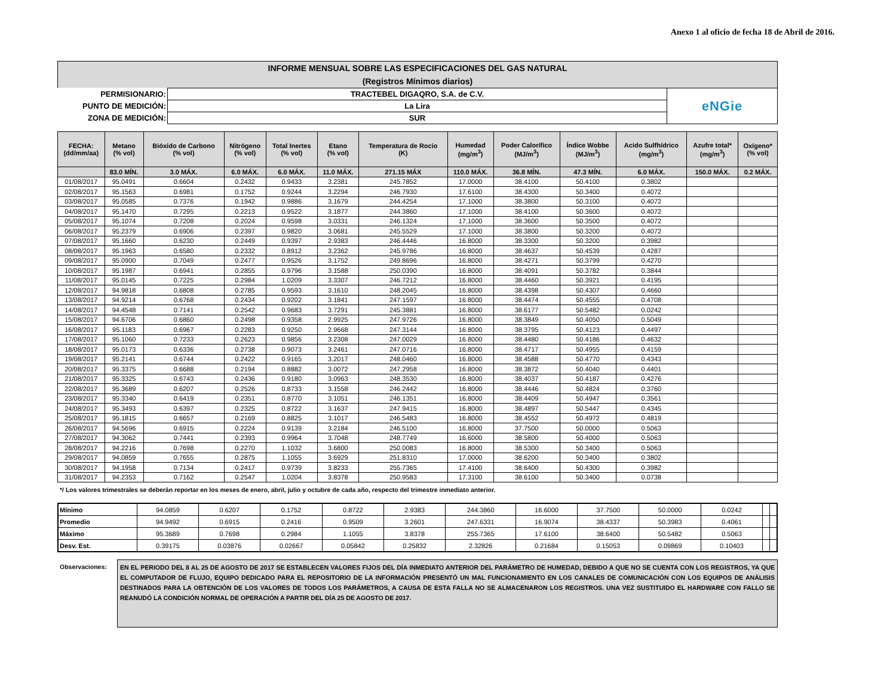Anexo 1 al oficio de fecha 18 de Abril de 2016.
INFORME MENSUAL SOBRE LAS ESPECIFICACIONES DEL GAS NATURAL
(Registros Mínimos diarios)
| PERMISIONARIO: | TRACTEBEL DIGAQRO, S.A. de C.V. | eNGie |
| PUNTO DE MEDICIÓN: | La Lira | |
| ZONA DE MEDICIÓN: | SUR | |
| FECHA: (dd/mm/aa) | Metano (% vol) | Bióxido de Carbono (% vol) | Nitrógeno (% vol) | Total Inertes (% vol) | Etano (% vol) | Temperatura de Rocio (K) | Humedad (mg/m<sup>3</sup>) | Poder Calorífico (MJ/m<sup>3</sup>) | Índice Wobbe (MJ/m<sup>3</sup>) | Acido Sulfhídrico (mg/m<sup>3</sup>) | Azufre total* (mg/m<sup>3</sup>) | Oxígeno* (% vol) |
| --- | --- | --- | --- | --- | --- | --- | --- | --- | --- | --- | --- | --- |
| | 83.0 MÍN. | 3.0 MÁX. | 6.0 MÁX. | 6.0 MÁX. | 11.0 MÁX. | 271.15 MÁX | 110.0 MÁX. | 36.8 MÍN. | 47.3 MÍN. | 6.0 MÁX. | 150.0 MÁX. | 0.2 MÁX. |
| 01/08/2017 | 95.0491 | 0.6604 | 0.2432 | 0.9433 | 3.2381 | 245.7852 | 17.0000 | 38.4100 | 50.4100 | 0.3802 | | |
| 02/08/2017 | 95.1563 | 0.6981 | 0.1752 | 0.9244 | 3.2294 | 246.7930 | 17.6100 | 38.4300 | 50.3400 | 0.4072 | | |
| 03/08/2017 | 95.0585 | 0.7376 | 0.1942 | 0.9886 | 3.1679 | 244.4254 | 17.1000 | 38.3800 | 50.3100 | 0.4072 | | |
| 04/08/2017 | 95.1470 | 0.7295 | 0.2213 | 0.9522 | 3.1877 | 244.3860 | 17.1000 | 38.4100 | 50.3600 | 0.4072 | | |
| 05/08/2017 | 95.1074 | 0.7208 | 0.2024 | 0.9598 | 3.0331 | 246.1324 | 17.1000 | 38.3600 | 50.3500 | 0.4072 | | |
| 06/08/2017 | 95.2379 | 0.6906 | 0.2397 | 0.9820 | 3.0681 | 245.5529 | 17.1000 | 38.3800 | 50.3200 | 0.4072 | | |
| 07/08/2017 | 95.1660 | 0.6230 | 0.2449 | 0.9397 | 2.9383 | 246.4446 | 16.8000 | 38.3300 | 50.3200 | 0.3982 | | |
| 08/08/2017 | 95.1963 | 0.6580 | 0.2332 | 0.8912 | 3.2362 | 245.9786 | 16.8000 | 38.4637 | 50.4539 | 0.4287 | | |
| 09/08/2017 | 95.0900 | 0.7049 | 0.2477 | 0.9526 | 3.1752 | 249.8696 | 16.8000 | 38.4271 | 50.3799 | 0.4270 | | |
| 10/08/2017 | 95.1987 | 0.6941 | 0.2855 | 0.9796 | 3.1588 | 250.0390 | 16.8000 | 38.4091 | 50.3782 | 0.3844 | | |
| 11/08/2017 | 95.0145 | 0.7225 | 0.2984 | 1.0209 | 3.3307 | 246.7212 | 16.8000 | 38.4460 | 50.3921 | 0.4195 | | |
| 12/08/2017 | 94.9818 | 0.6808 | 0.2785 | 0.9593 | 3.1610 | 248.2045 | 16.8000 | 38.4398 | 50.4307 | 0.4660 | | |
| 13/08/2017 | 94.9214 | 0.6768 | 0.2434 | 0.9202 | 3.1841 | 247.1597 | 16.8000 | 38.4474 | 50.4555 | 0.4708 | | |
| 14/08/2017 | 94.4548 | 0.7141 | 0.2542 | 0.9683 | 3.7291 | 245.3881 | 16.8000 | 38.6177 | 50.5482 | 0.0242 | | |
| 15/08/2017 | 94.6706 | 0.6860 | 0.2498 | 0.9358 | 2.9925 | 247.9726 | 16.8000 | 38.3849 | 50.4050 | 0.5049 | | |
| 16/08/2017 | 95.1183 | 0.6967 | 0.2283 | 0.9250 | 2.9668 | 247.3144 | 16.8000 | 38.3795 | 50.4123 | 0.4497 | | |
| 17/08/2017 | 95.1060 | 0.7233 | 0.2623 | 0.9856 | 3.2308 | 247.0029 | 16.8000 | 38.4480 | 50.4186 | 0.4632 | | |
| 18/08/2017 | 95.0173 | 0.6336 | 0.2738 | 0.9073 | 3.2461 | 247.0716 | 16.8000 | 38.4717 | 50.4955 | 0.4159 | | |
| 19/08/2017 | 95.2141 | 0.6744 | 0.2422 | 0.9165 | 3.2017 | 248.0460 | 16.8000 | 38.4588 | 50.4770 | 0.4343 | | |
| 20/08/2017 | 95.3375 | 0.6688 | 0.2194 | 0.8882 | 3.0072 | 247.2958 | 16.8000 | 38.3872 | 50.4040 | 0.4401 | | |
| 21/08/2017 | 95.3325 | 0.6743 | 0.2436 | 0.9180 | 3.0963 | 248.3530 | 16.8000 | 38.4037 | 50.4187 | 0.4276 | | |
| 22/08/2017 | 95.3689 | 0.6207 | 0.2526 | 0.8733 | 3.1558 | 246.2442 | 16.8000 | 38.4446 | 50.4824 | 0.3760 | | |
| 23/08/2017 | 95.3340 | 0.6419 | 0.2351 | 0.8770 | 3.1051 | 246.1351 | 16.8000 | 38.4409 | 50.4947 | 0.3561 | | |
| 24/08/2017 | 95.3493 | 0.6397 | 0.2325 | 0.8722 | 3.1637 | 247.9415 | 16.8000 | 38.4897 | 50.5447 | 0.4345 | | |
| 25/08/2017 | 95.1815 | 0.6657 | 0.2169 | 0.8825 | 3.1017 | 246.5483 | 16.8000 | 38.4552 | 50.4972 | 0.4819 | | |
| 26/08/2017 | 94.5696 | 0.6915 | 0.2224 | 0.9139 | 3.2184 | 246.5100 | 16.8000 | 37.7500 | 50.0000 | 0.5063 | | |
| 27/08/2017 | 94.3062 | 0.7441 | 0.2393 | 0.9964 | 3.7048 | 248.7749 | 16.6000 | 38.5800 | 50.4000 | 0.5063 | | |
| 28/08/2017 | 94.2216 | 0.7698 | 0.2270 | 1.1032 | 3.6800 | 250.0083 | 16.8000 | 38.5300 | 50.3400 | 0.5063 | | |
| 29/08/2017 | 94.0859 | 0.7655 | 0.2875 | 1.1055 | 3.6929 | 251.8310 | 17.0000 | 38.6200 | 50.3400 | 0.3802 | | |
| 30/08/2017 | 94.1958 | 0.7134 | 0.2417 | 0.9739 | 3.8233 | 255.7365 | 17.4100 | 38.6400 | 50.4300 | 0.3982 | | |
| 31/08/2017 | 94.2353 | 0.7162 | 0.2547 | 1.0204 | 3.8378 | 250.9583 | 17.3100 | 38.6100 | 50.3400 | 0.0738 | | |
*/ Los valores trimestrales se deberán reportar en los meses de enero, abril, julio y octubre de cada año, respecto del trimestre inmediato anterior.
| Mínimo | 94.0859 | 0.6207 | 0.1752 | 0.8722 | 2.9383 | 244.3860 | 16.6000 | 37.7500 | 50.0000 | 0.0242 | | |
| Promedio | 94.9492 | 0.6915 | 0.2416 | 0.9509 | 3.2601 | 247.6331 | 16.9074 | 38.4337 | 50.3983 | 0.4061 | | |
| Máximo | 95.3689 | 0.7698 | 0.2984 | 1.1055 | 3.8378 | 255.7365 | 17.6100 | 38.6400 | 50.5482 | 0.5063 | | |
| Desv. Est. | 0.39175 | 0.03876 | 0.02667 | 0.05842 | 0.25832 | 2.32826 | 0.21684 | 0.15053 | 0.09869 | 0.10403 | | |
Observaciones:
EN EL PERIODO DEL 8 AL 25 DE AGOSTO DE 2017 SE ESTABLECEN VALORES FIJOS DEL DÍA INMEDIATO ANTERIOR DEL PARÁMETRO DE HUMEDAD, DEBIDO A QUE NO SE CUENTA CON LOS REGISTROS, YA QUE EL COMPUTADOR DE FLUJO, EQUIPO DEDICADO PARA EL REPOSITORIO DE LA INFORMACIÓN PRESENTÓ UN MAL FUNCIONAMIENTO EN LOS CANALES DE COMUNICACIÓN CON LOS EQUIPOS DE ANÁLISIS DESTINADOS PARA LA OBTENCIÓN DE LOS VALORES DE TODOS LOS PARÁMETROS, A CAUSA DE ESTA FALLA NO SE ALMACENARON LOS REGISTROS. UNA VEZ SUSTITUIDO EL HARDWARE CON FALLO SE REANUDÓ LA CONDICIÓN NORMAL DE OPERACIÓN A PARTIR DEL DÍA 25 DE AGOSTO DE 2017.